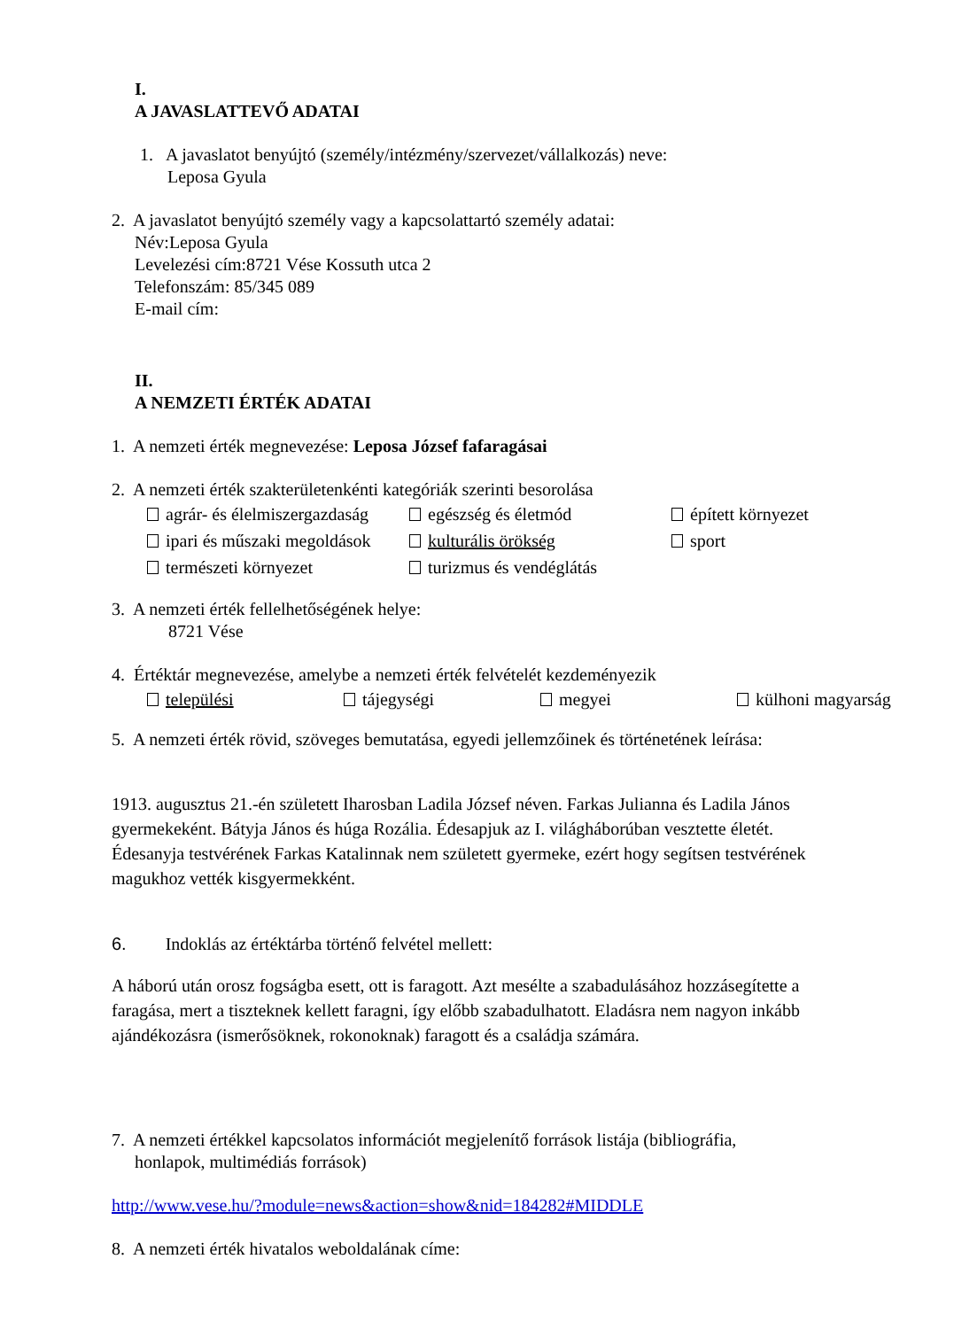I.
A JAVASLATTEVŐ ADATAI
1. A javaslatot benyújtó (személy/intézmény/szervezet/vállalkozás) neve:
Leposa Gyula
2. A javaslatot benyújtó személy vagy a kapcsolattartó személy adatai:
Név:Leposa Gyula
Levelezési cím:8721 Vése Kossuth utca 2
Telefonszám: 85/345 089
E-mail cím:
II.
A NEMZETI ÉRTÉK ADATAI
1. A nemzeti érték megnevezése: Leposa József fafaragásai
2. A nemzeti érték szakterületenkénti kategóriák szerinti besorolása
agrár- és élelmiszergazdaság egészség és életmód épített környezet
ipari és műszaki megoldások kulturális örökség sport
természeti környezet turizmus és vendéglátás
3. A nemzeti érték fellelhetőségének helye:
8721 Vése
4. Értéktár megnevezése, amelybe a nemzeti érték felvételét kezdeményezik
települési tájegységi megyei külhoni magyarság
5. A nemzeti érték rövid, szöveges bemutatása, egyedi jellemzőinek és történetének leírása:
1913. augusztus 21.-én született Iharosban Ladila József néven. Farkas Julianna és Ladila János gyermekeként. Bátyja János és húga Rozália. Édesapjuk az I. világháborúban vesztette életét. Édesanyja testvérének Farkas Katalinnak nem született gyermeke, ezért hogy segítsen testvérének magukhoz vették kisgyermekként.
6. Indoklás az értéktárba történő felvétel mellett:
A háború után orosz fogságba esett, ott is faragott. Azt mesélte a szabadulásához hozzásegítette a faragása, mert a tiszteknek kellett faragni, így előbb szabadulhatott. Eladásra nem nagyon inkább ajándékozásra (ismerősöknek, rokonoknak) faragott és a családja számára.
7. A nemzeti értékkel kapcsolatos információt megjelenítő források listája (bibliográfia,
honlapok, multimédiás források)
http://www.vese.hu/?module=news&action=show&nid=184282#MIDDLE
8. A nemzeti érték hivatalos weboldalának címe: